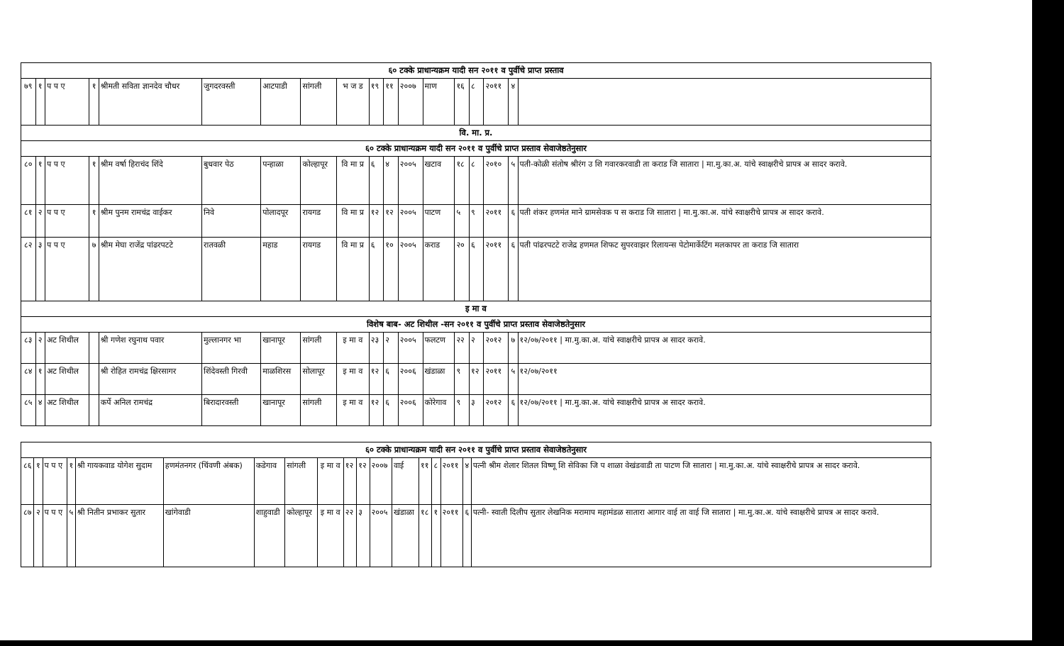| ६० टक्के प्राधान्यक्रम यादी सन २०११ व पुर्वीचे प्राप्त प्रस्ताव | | | | | | | | | | | | | | | | | |
| ७९ | १ | प प ए | १ | श्रीमती सविता ज्ञानदेव चौधर | जुगदरवस्ती | आटपाडी | सांगली | भ ज ड | १९ | ११ | २००७ | माण | १६ | ८ | २०११ | ४ | |
| वि. मा. प्र. | | | | | | | | | | | | | | | | | |
| ६० टक्के प्राधान्यक्रम यादी सन २०११ व पुर्वीचे प्राप्त प्रस्ताव सेवाजेष्ठतेनुसार | | | | | | | | | | | | | | | | | |
| ८० | १ | प प ए | १ | श्रीम वर्षा हिराचंद शिंदे | बुधवार पेठ | पन्हाळा | कोल्हापूर | वि मा प्र | ६ | ४ | २००५ | खटाव | १८ | ८ | २०१० | ५ | पती-कोळी संतोष श्रीरंग उ शि गवारकरवाडी ता कराड जि सातारा / मा.मु.का.अ. यांचे स्वाक्षरीचे प्रापत्र अ सादर करावे. |
| ८१ | २ | प प ए | १ | श्रीम पुनम रामचंद्र वाईकर | निवे | पोलादपूर | रायगड | वि मा प्र | १२ | १२ | २००५ | पाटण | ५ | ९ | २०११ | ६ | पती शंकर हणमंत माने ग्रामसेवक प स कराड जि सातारा / मा.मु.का.अ. यांचे स्वाक्षरीचे प्रापत्र अ सादर करावे. |
| ८२ | ३ | प प ए | ७ | श्रीम मेघा राजेंद्र पांढरपटटे | रातवळी | महाड | रायगड | वि मा प्र | ६ | १० | २००५ | कराड | २० | ६ | २०११ | ६ | पती पांढरपटटे राजेद्र हणमत शिफट सुपरवाझर रिलायन्स पेटोमार्केटिंग मलकापर ता कराड जि सातारा |
| इ मा व | | | | | | | | | | | | | | | | | |
| विशेष बाब- अट शिथील -सन २०११ व पुर्वीचे प्राप्त प्रस्ताव सेवाजेष्ठतेनुसार | | | | | | | | | | | | | | | | | |
| ८३ | २ | अट शिथील | | श्री गणेश रघुनाथ पवार | मुल्लानगर भा | खानापूर | सांगली | इ मा व | २३ | २ | २००५ | फलटण | २२ | २ | २०१२ | ७ | १२/०७/२०११ / मा.मु.का.अ. यांचे स्वाक्षरीचे प्रापत्र अ सादर करावे. |
| ८४ | १ | अट शिथील | | श्री रोहित रामचंद्र क्षिरसागर | शिंदेवस्ती गिरवी | माळशिरस | सोलापूर | इ मा व | १२ | ६ | २००६ | खंडाळा | ९ | १२ | २०११ | ५ | १२/०७/२०११ |
| ८५ | ४ | अट शिथील | | कर्पे अनिल रामचंद्र | बिरादारवस्ती | खानापूर | सांगली | इ मा व | १२ | ६ | २००६ | कोरेगाव | ९ | ३ | २०१२ | ६ | १२/०७/२०११ / मा.मु.का.अ. यांचे स्वाक्षरीचे प्रापत्र अ सादर करावे. |
| ६० टक्के प्राधान्यक्रम यादी सन २०११ व पुर्वीचे प्राप्त प्रस्ताव सेवाजेष्ठतेनुसार | | | | | | | | | | | | | | | | | |
| ८६ | १ | प प ए | १ | श्री गायकवाड योगेश सुदाम | हणमंतनगर (चिंवणी अंबक) | कडेगाव | सांगली | इ मा व | १२ | १२ | २००७ | वाई | ११ | ८ | २०११ | ४ | पत्नी श्रीम शेलार शितल विष्णू शि सेविका जि प शाळा वेखंडवाडी ता पाटण जि सातारा / मा.मु.का.अ. यांचे स्वाक्षरीचे प्रापत्र अ सादर करावे. |
| ८७ | २ | प प ए | ५ | श्री नितीन प्रभाकर सुतार | खांगेवाडी | शाहुवाडी | कोल्हापूर | इ मा व | २२ | ३ | २००५ | खंडाळा | १८ | १ | २०११ | ६ | पत्नी- स्वाती दिलीप सुतार लेखनिक मरामाप महामंडळ सातारा आगार वाई ता वाई जि सातारा / मा.मु.का.अ. यांचे स्वाक्षरीचे प्रापत्र अ सादर करावे. |